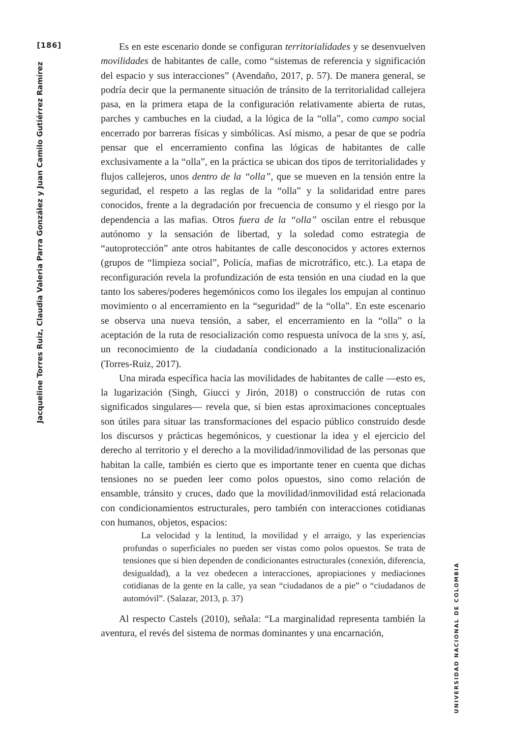[186]
Jacqueline Torres Ruiz, Claudia Valeria Parra González y Juan Camilo Gutiérrez Ramírez
Es en este escenario donde se configuran territorialidades y se desenvuelven movilidades de habitantes de calle, como “sistemas de referencia y significación del espacio y sus interacciones” (Avendaño, 2017, p. 57). De manera general, se podría decir que la permanente situación de tránsito de la territorialidad callejera pasa, en la primera etapa de la configuración relativamente abierta de rutas, parches y cambuches en la ciudad, a la lógica de la “olla”, como campo social encerrado por barreras físicas y simbólicas. Así mismo, a pesar de que se podría pensar que el encerramiento confina las lógicas de habitantes de calle exclusivamente a la “olla”, en la práctica se ubican dos tipos de territorialidades y flujos callejeros, unos dentro de la “olla”, que se mueven en la tensión entre la seguridad, el respeto a las reglas de la “olla” y la solidaridad entre pares conocidos, frente a la degradación por frecuencia de consumo y el riesgo por la dependencia a las mafias. Otros fuera de la “olla” oscilan entre el rebusque autónomo y la sensación de libertad, y la soledad como estrategia de “autoprotección” ante otros habitantes de calle desconocidos y actores externos (grupos de “limpieza social”, Policía, mafias de microtráfico, etc.). La etapa de reconfiguración revela la profundización de esta tensión en una ciudad en la que tanto los saberes/poderes hegemónicos como los ilegales los empujan al continuo movimiento o al encerramiento en la “seguridad” de la “olla”. En este escenario se observa una nueva tensión, a saber, el encerramiento en la “olla” o la aceptación de la ruta de resocialización como respuesta unívoca de la sdis y, así, un reconocimiento de la ciudadanía condicionado a la institucionalización (Torres-Ruiz, 2017).
Una mirada específica hacia las movilidades de habitantes de calle —esto es, la lugarización (Singh, Giucci y Jirón, 2018) o construcción de rutas con significados singulares— revela que, si bien estas aproximaciones conceptuales son útiles para situar las transformaciones del espacio público construido desde los discursos y prácticas hegemónicos, y cuestionar la idea y el ejercicio del derecho al territorio y el derecho a la movilidad/inmovilidad de las personas que habitan la calle, también es cierto que es importante tener en cuenta que dichas tensiones no se pueden leer como polos opuestos, sino como relación de ensamble, tránsito y cruces, dado que la movilidad/inmovilidad está relacionada con condicionamientos estructurales, pero también con interacciones cotidianas con humanos, objetos, espacios:
La velocidad y la lentitud, la movilidad y el arraigo, y las experiencias profundas o superficiales no pueden ser vistas como polos opuestos. Se trata de tensiones que si bien dependen de condicionantes estructurales (conexión, diferencia, desigualdad), a la vez obedecen a interacciones, apropiaciones y mediaciones cotidianas de la gente en la calle, ya sean “ciudadanos de a pie” o “ciudadanos de automóvil”. (Salazar, 2013, p. 37)
Al respecto Castels (2010), señala: “La marginalidad representa también la aventura, el revés del sistema de normas dominantes y una encarnación,
UNIVERSIDAD NACIONAL DE COLOMBIA